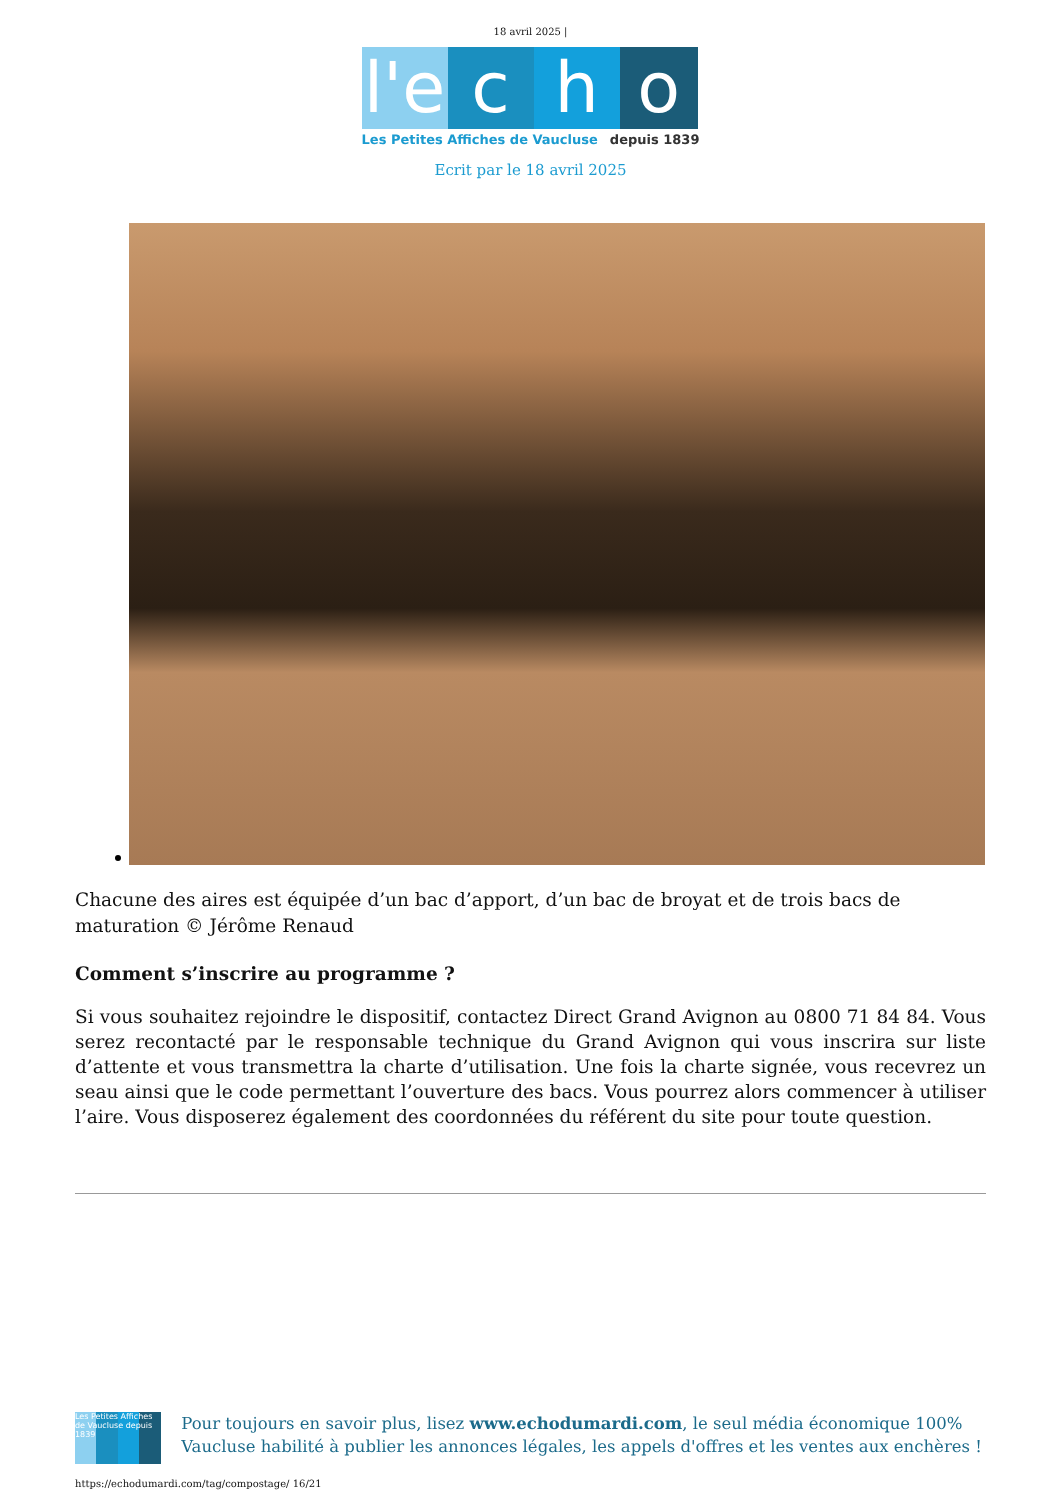18 avril 2025 |
l'e
c h o
Les Petites Affiches de Vaucluse depuis 1839
Ecrit par le 18 avril 2025
Chacune des aires est équipée d’un bac d’apport, d’un bac de broyat et de trois bacs de maturation © Jérôme Renaud
Comment s’inscrire au programme ?
Si vous souhaitez rejoindre le dispositif, contactez Direct Grand Avignon au 0800 71 84 84. Vous serez recontacté par le responsable technique du Grand Avignon qui vous inscrira sur liste d’attente et vous transmettra la charte d’utilisation. Une fois la charte signée, vous recevrez un seau ainsi que le code permettant l’ouverture des bacs. Vous pourrez alors commencer à utiliser l’aire. Vous disposerez également des coordonnées du référent du site pour toute question.
Les Petites Affiches de Vaucluse depuis 1839
Pour toujours en savoir plus, lisez www.echodumardi.com, le seul média économique 100% Vaucluse habilité à publier les annonces légales, les appels d'offres et les ventes aux enchères !
https://echodumardi.com/tag/compostage/ 16/21